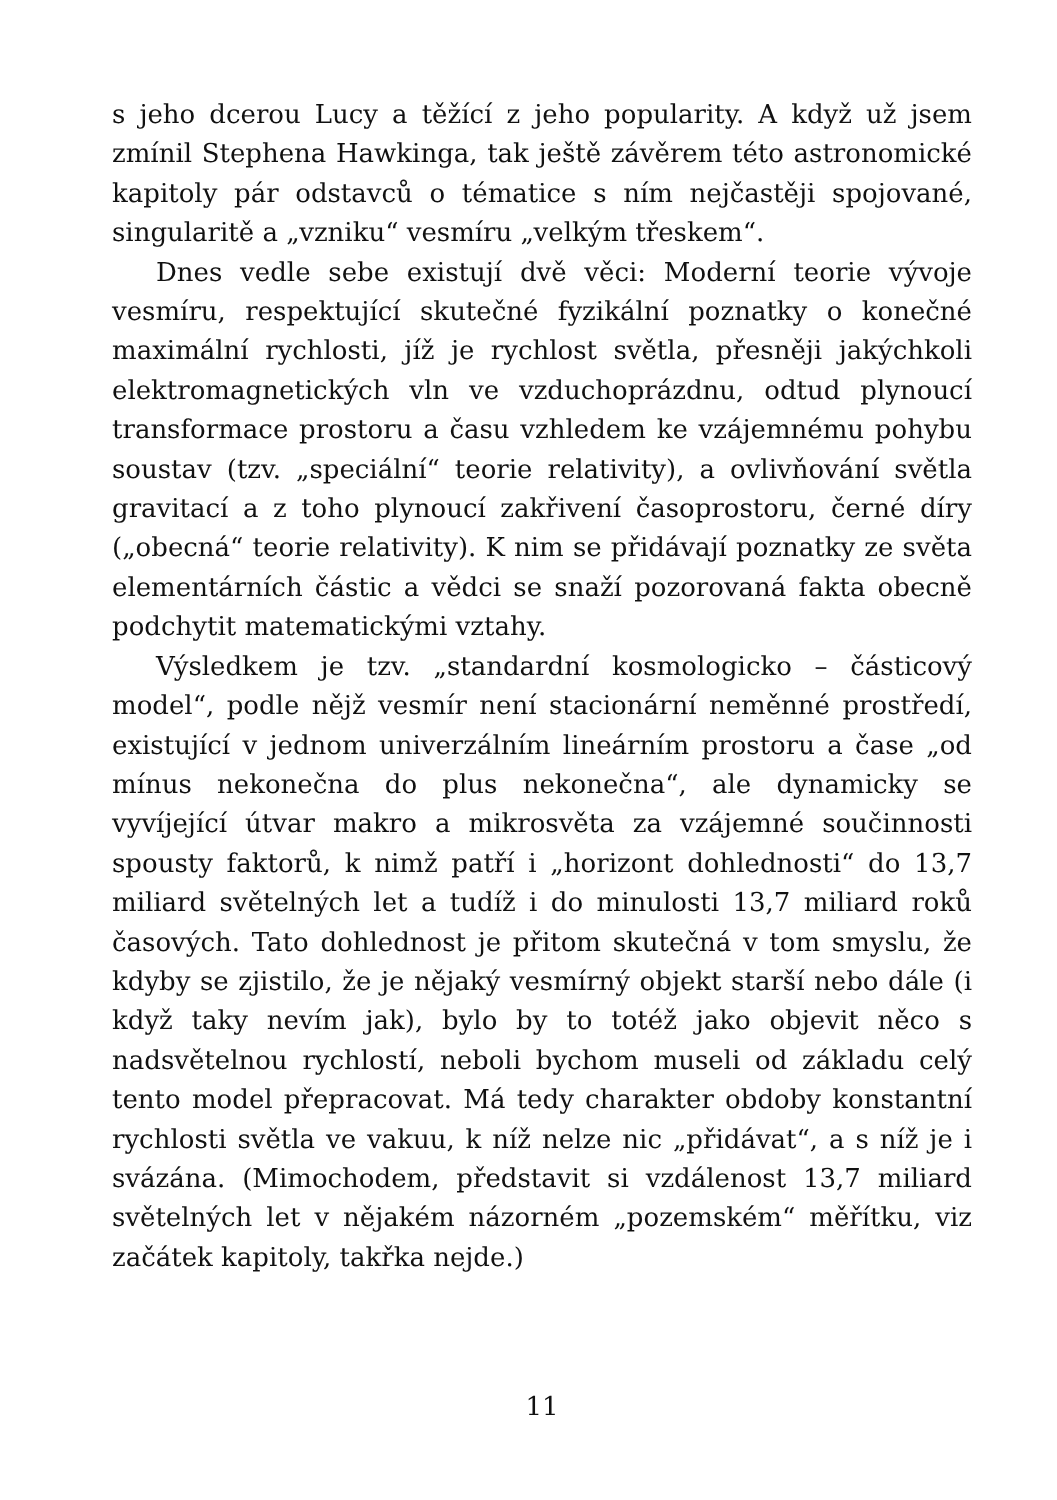s jeho dcerou Lucy a těžící z jeho popularity. A když už jsem zmínil Stephena Hawkinga, tak ještě závěrem této astronomické kapitoly pár odstavců o tématice s ním nejčastěji spojované, singularitě a „vzniku“ vesmíru „velkým třeskem“.
Dnes vedle sebe existují dvě věci: Moderní teorie vývoje vesmíru, respektující skutečné fyzikální poznatky o konečné maximální rychlosti, jíž je rychlost světla, přesněji jakýchkoli elektromagnetických vln ve vzduchoprázdnu, odtud plynoucí transformace prostoru a času vzhledem ke vzájemnému pohybu soustav (tzv. „speciální“ teorie relativity), a ovlivňování světla gravitací a z toho plynoucí zakřivení časoprostoru, černé díry („obecná“ teorie relativity). K nim se přidávají poznatky ze světa elementárních částic a vědci se snaží pozorovaná fakta obecně podchytit matematickými vztahy.
Výsledkem je tzv. „standardní kosmologicko – částicový model“, podle nějž vesmír není stacionární neměnné prostředí, existující v jednom univerzálním lineárním prostoru a čase „od mínus nekonečna do plus nekonečna“, ale dynamicky se vyvíjející útvar makro a mikrosvěta za vzájemné součinnosti spousty faktorů, k nimž patří i „horizont dohlednosti“ do 13,7 miliard světelných let a tudíž i do minulosti 13,7 miliard roků časových. Tato dohlednost je přitom skutečná v tom smyslu, že kdyby se zjistilo, že je nějaký vesmírný objekt starší nebo dále (i když taky nevím jak), bylo by to totéž jako objevit něco s nadsvětelnou rychlostí, neboli bychom museli od základu celý tento model přepracovat. Má tedy charakter obdoby konstantní rychlosti světla ve vakuu, k níž nelze nic „přidávat“, a s níž je i svázána. (Mimochodem, představit si vzdálenost 13,7 miliard světelných let v nějakém názorném „pozemském“ měřítku, viz začátek kapitoly, takřka nejde.)
11